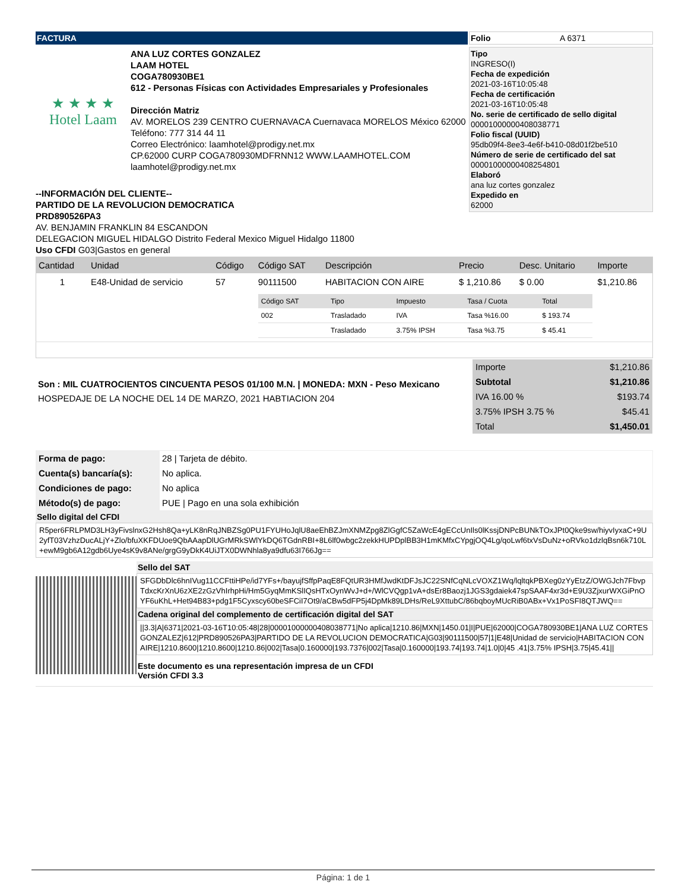FACTURA
★ ★ ★ ★
Hotel Laam
ANA LUZ CORTES GONZALEZ
LAAM HOTEL
COGA780930BE1
612 - Personas Físicas con Actividades Empresariales y Profesionales
Dirección Matriz
AV. MORELOS 239 CENTRO CUERNAVACA Cuernavaca MORELOS México 62000
Teléfono: 777 314 44 11
Correo Electrónico: laamhotel@prodigy.net.mx
CP.62000 CURP COGA780930MDFRNN12 WWW.LAAMHOTEL.COM
laamhotel@prodigy.net.mx
--INFORMACIÓN DEL CLIENTE--
PARTIDO DE LA REVOLUCION DEMOCRATICA
PRD890526PA3
AV. BENJAMIN FRANKLIN 84 ESCANDON
DELEGACION MIGUEL HIDALGO Distrito Federal Mexico Miguel Hidalgo 11800
Uso CFDI G03|Gastos en general
Folio A 6371
Tipo
INGRESO(I)
Fecha de expedición
2021-03-16T10:05:48
Fecha de certificación
2021-03-16T10:05:48
No. serie de certificado de sello digital
00001000000408038771
Folio fiscal (UUID)
95db09f4-8ee3-4e6f-b410-08d01f2be510
Número de serie de certificado del sat
00001000000408254801
Elaboró
ana luz cortes gonzalez
Expedido en
62000
| Cantidad | Unidad | Código | Código SAT | Descripción | Precio | Desc. Unitario | Importe |
| --- | --- | --- | --- | --- | --- | --- | --- |
| 1 | E48-Unidad de servicio | 57 | 90111500 | HABITACION CON AIRE | $ 1,210.86 | $ 0.00 | $1,210.86 |
| | | | / Código SAT / Tipo / Impuesto / Tasa / Cuota / Total / / --- / --- / --- / --- / --- / / 002 / Trasladado / IVA / Tasa %16.00 / $ 193.74 / / / Trasladado / 3.75% IPSH / Tasa %3.75 / $ 45.41 / | | | | |
Son : MIL CUATROCIENTOS CINCUENTA PESOS 01/100 M.N. | MONEDA: MXN - Peso Mexicano
HOSPEDAJE DE LA NOCHE DEL 14 DE MARZO, 2021 HABTIACION 204
| Importe | $1,210.86 |
| Subtotal | $1,210.86 |
| IVA 16.00 % | $193.74 |
| 3.75% IPSH 3.75 % | $45.41 |
| Total | $1,450.01 |
| Forma de pago: | 28 / Tarjeta de débito. |
| Cuenta(s) bancaría(s): | No aplica. |
| Condiciones de pago: | No aplica |
| Método(s) de pago: | PUE / Pago en una sola exhibición |
Sello digital del CFDI
R5per6FRLPMD3LH3yFivslnxG2Hsh8Qa+yLK8nRqJNBZSg0PU1FYUHoJqlU8aeEhBZJmXNMZpg8ZlGgfC5ZaWcE4gECcUnIls0lKssjDNPcBUNkTOxJPt0Qke9sw/hiyvIyxaC+9U2yfT03VzhzDucALjY+Zlo/bfuXKFDUoe9QbAAapDlUGrMRkSWlYkDQ6TGdnRBI+8L6lf0wbgc2zekkHUPDplBB3H1mKMfxCYpgjOQ4Lg/qoLwf6txVsDuNz+oRVko1dzlqBsn6k710L+ewM9gb6A12gdb6Uye4sK9v8ANe/grgG9yDkK4UiJTX0DWNhla8ya9dfu63I766Jg==
Sello del SAT
SFGDbDlc6hnIVug11CCFttiHPe/id7YFs+/bayujfSffpPaqE8FQtUR3HMfJwdKtDFJsJC22SNfCqNLcVOXZ1Wq/lqltqkPBXeg0zYyEtzZ/OWGJch7FbvpTdxcKrXnU6zXE2zGzVhIrhpHi/Hm5GyqMmKSlIQsHTxOynWvJ+d+/WlCVQgp1vA+dsEr8Baozj1JGS3gdaiek47spSAAF4xr3d+E9U3ZjxurWXGiPnOYF6uKhL+Het94B83+pdg1F5Cyxscy60beSFCiI7Ot9/aCBw5dFP5j4DpMk89LDHs/ReL9XttubC/86bqboyMUcRiB0ABx+Vx1PoSFI8QTJWQ==
Cadena original del complemento de certificación digital del SAT
||3.3|A|6371|2021-03-16T10:05:48|28|00001000000408038771|No aplica|1210.86|MXN|1450.01|I|PUE|62000|COGA780930BE1|ANA LUZ CORTES GONZALEZ|612|PRD890526PA3|PARTIDO DE LA REVOLUCION DEMOCRATICA|G03|90111500|57|1|E48|Unidad de servicio|HABITACION CON AIRE|1210.8600|1210.8600|1210.86|002|Tasa|0.160000|193.7376|002|Tasa|0.160000|193.74|193.74|1.0|0|45 .41|3.75% IPSH|3.75|45.41||
Este documento es una representación impresa de un CFDI
Versión CFDI 3.3
Página: 1 de 1